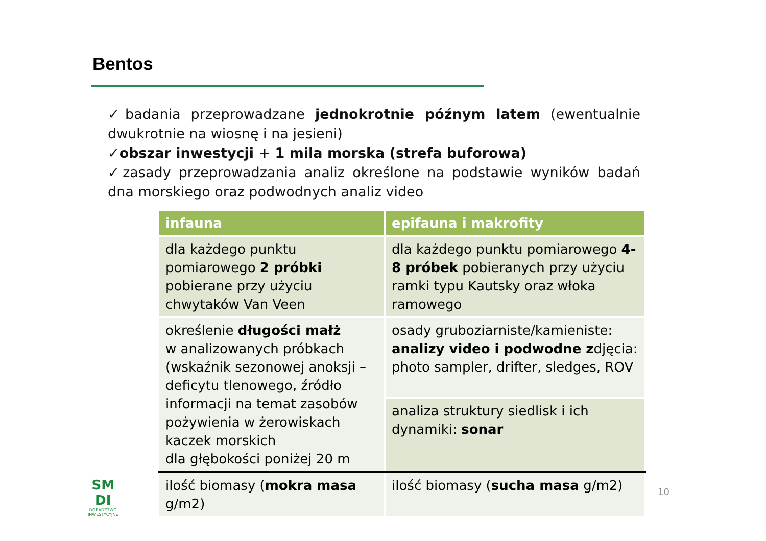Bentos
✓badania przeprowadzane jednokrotnie późnym latem (ewentualnie dwukrotnie na wiosnę i na jesieni)
✓obszar inwestycji + 1 mila morska (strefa buforowa)
✓zasady przeprowadzania analiz określone na podstawie wyników badań dna morskiego oraz podwodnych analiz video
| infauna | epifauna i makrofity |
| --- | --- |
| dla każdego punktu pomiarowego 2 próbki pobierane przy użyciu chwytaków Van Veen | dla każdego punktu pomiarowego 4-8 próbek pobieranych przy użyciu ramki typu Kautsky oraz włoka ramowego |
| określenie długości małż w analizowanych próbkach (wskaźnik sezonowej anoksji – deficytu tlenowego, źródło informacji na temat zasobów pożywienia w żerowiskach kaczek morskich dla głębokości poniżej 20 m | osady gruboziarniste/kamieniste: analizy video i podwodne z djęcia: photo sampler, drifter, sledges, ROV |
| | analiza struktury siedlisk i ich dynamiki: sonar |
| ilość biomasy ( mokra masa g/m2) | ilość biomasy ( sucha masa g/m2) |
SM
DI
DORADZTWO
INWESTYCYJNE
10